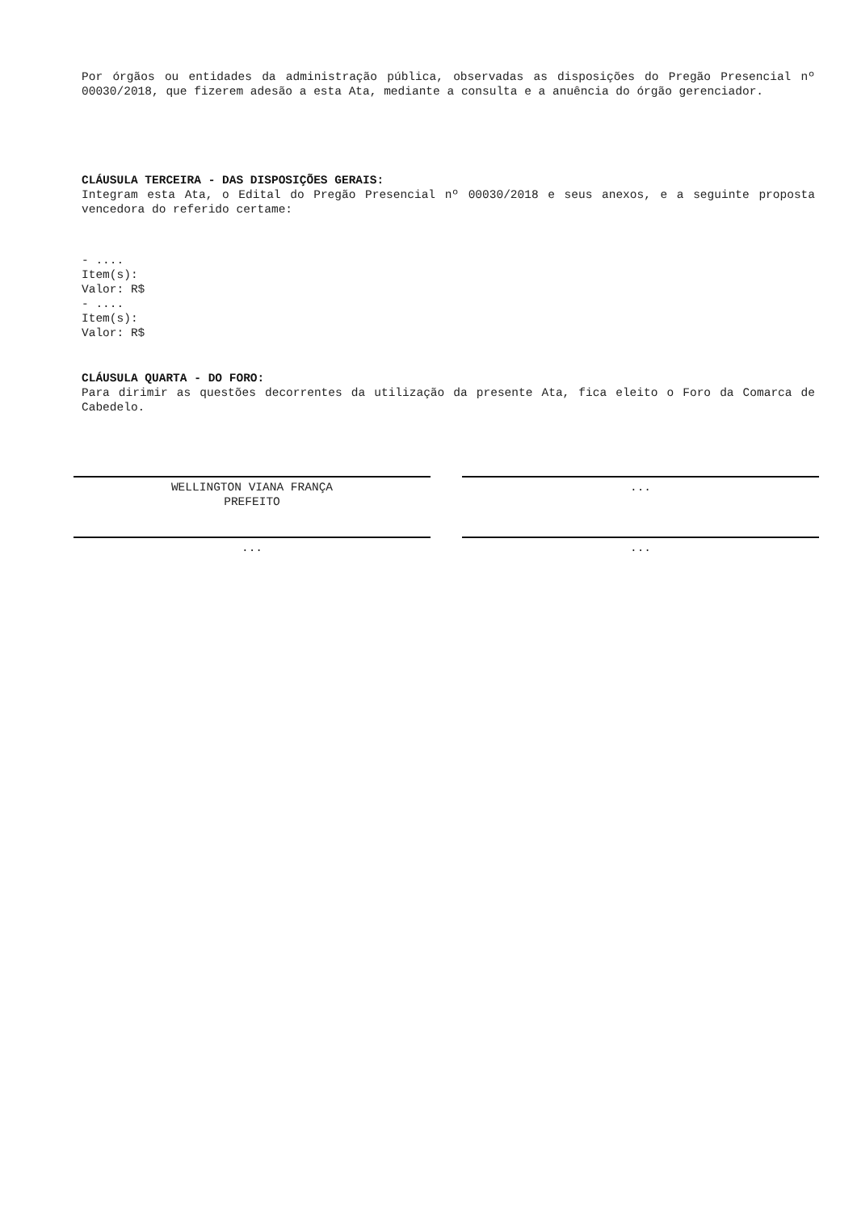Por órgãos ou entidades da administração pública, observadas as disposições do Pregão Presencial nº 00030/2018, que fizerem adesão a esta Ata, mediante a consulta e a anuência do órgão gerenciador.
CLÁUSULA TERCEIRA - DAS DISPOSIÇÕES GERAIS:
Integram esta Ata, o Edital do Pregão Presencial nº 00030/2018 e seus anexos, e a seguinte proposta vencedora do referido certame:
- ....
Item(s):
Valor: R$
- ....
Item(s):
Valor: R$
CLÁUSULA QUARTA - DO FORO:
Para dirimir as questões decorrentes da utilização da presente Ata, fica eleito o Foro da Comarca de Cabedelo.
WELLINGTON VIANA FRANÇA
PREFEITO
...
... ...